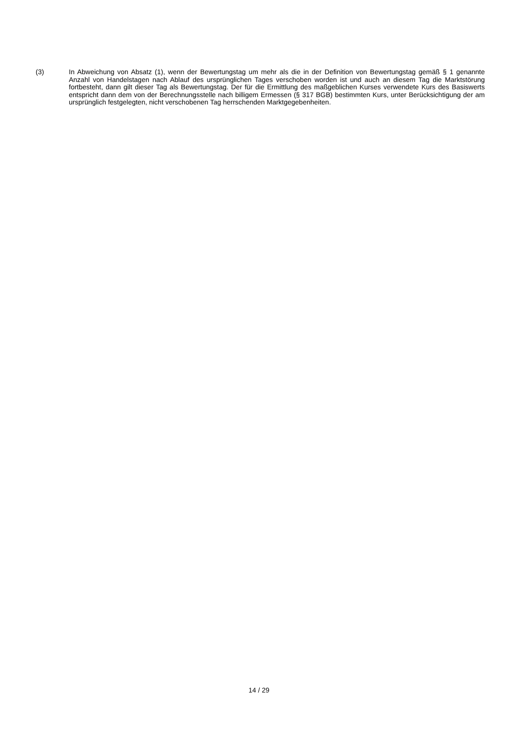(3) In Abweichung von Absatz (1), wenn der Bewertungstag um mehr als die in der Definition von Bewertungstag gemäß § 1 genannte Anzahl von Handelstagen nach Ablauf des ursprünglichen Tages verschoben worden ist und auch an diesem Tag die Marktstörung fortbesteht, dann gilt dieser Tag als Bewertungstag. Der für die Ermittlung des maßgeblichen Kurses verwendete Kurs des Basiswerts entspricht dann dem von der Berechnungsstelle nach billigem Ermessen (§ 317 BGB) bestimmten Kurs, unter Berücksichtigung der am ursprünglich festgelegten, nicht verschobenen Tag herrschenden Marktgegebenheiten.
14 / 29